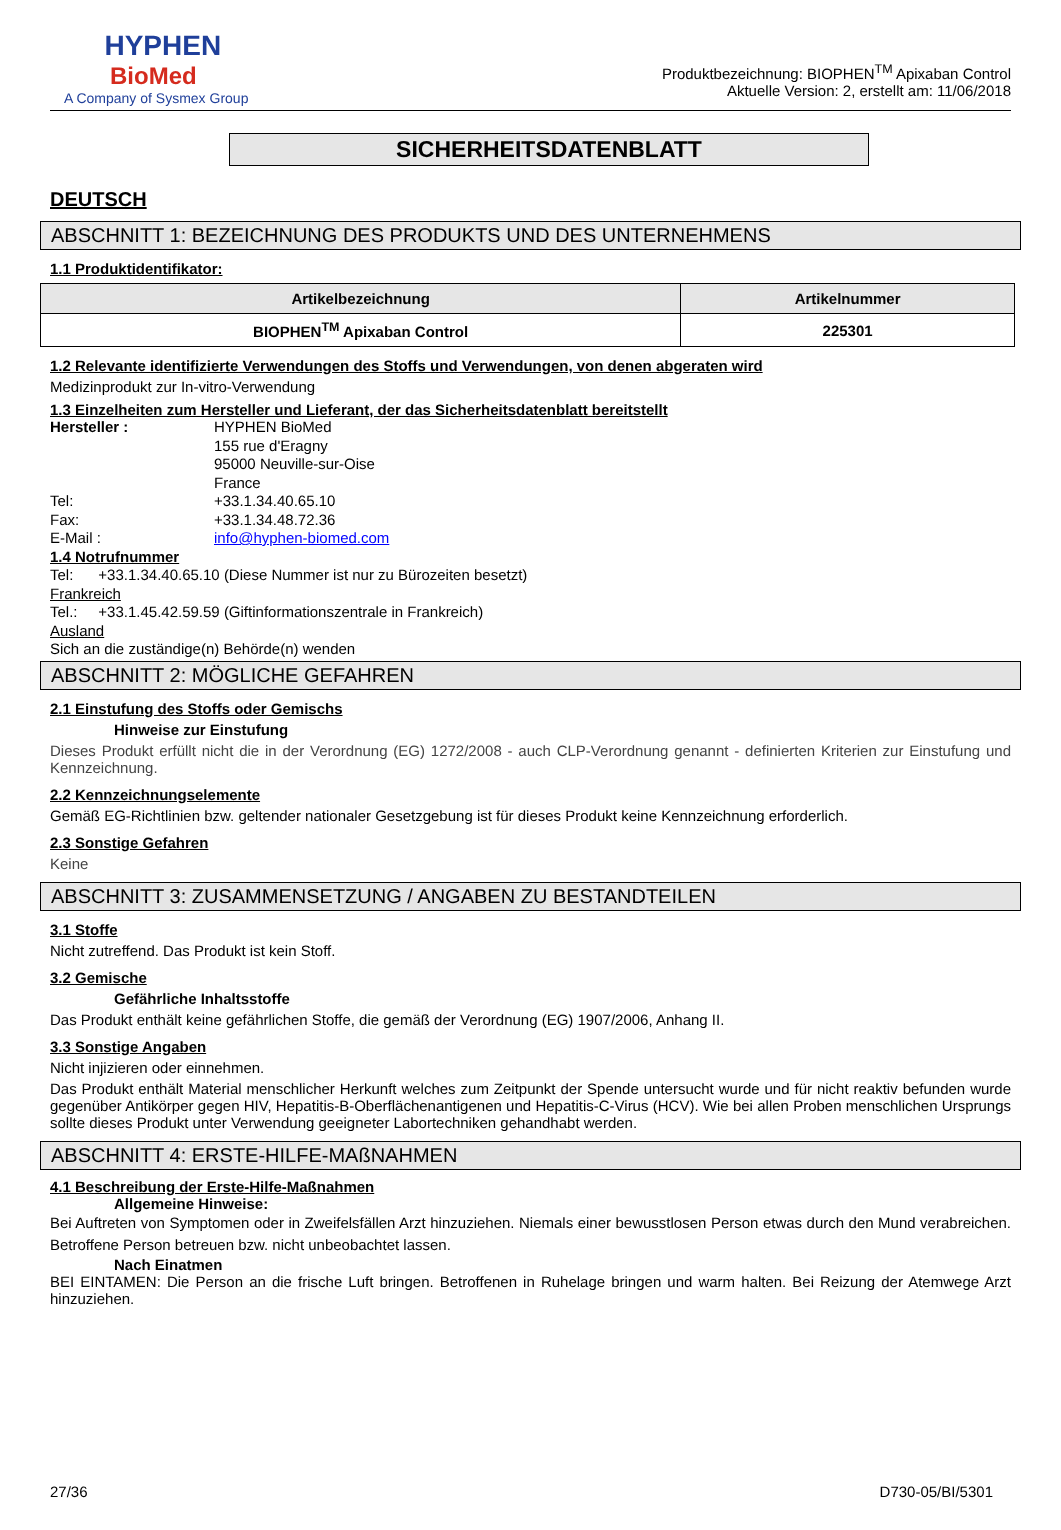HYPHEN
BioMed
A Company of Sysmex Group
Produktbezeichnung: BIOPHEN<sup>TM</sup> Apixaban Control
Aktuelle Version: 2, erstellt am: 11/06/2018
SICHERHEITSDATENBLATT
DEUTSCH
ABSCHNITT 1: BEZEICHNUNG DES PRODUKTS UND DES UNTERNEHMENS
1.1 Produktidentifikator:
| Artikelbezeichnung | Artikelnummer |
| --- | --- |
| BIOPHEN<sup>TM</sup> Apixaban Control | 225301 |
1.2 Relevante identifizierte Verwendungen des Stoffs und Verwendungen, von denen abgeraten wird
Medizinprodukt zur In-vitro-Verwendung
1.3 Einzelheiten zum Hersteller und Lieferant, der das Sicherheitsdatenblatt bereitstellt
Hersteller : HYPHEN BioMed
155 rue d'Eragny
95000 Neuville-sur-Oise
France
Tel: +33.1.34.40.65.10
Fax: +33.1.34.48.72.36
E-Mail : info@hyphen-biomed.com
1.4 Notrufnummer
Tel: +33.1.34.40.65.10 (Diese Nummer ist nur zu Bürozeiten besetzt)
Frankreich
Tel.: +33.1.45.42.59.59 (Giftinformationszentrale in Frankreich)
Ausland
Sich an die zuständige(n) Behörde(n) wenden
ABSCHNITT 2: MÖGLICHE GEFAHREN
2.1 Einstufung des Stoffs oder Gemischs
Hinweise zur Einstufung
Dieses Produkt erfüllt nicht die in der Verordnung (EG) 1272/2008 - auch CLP-Verordnung genannt - definierten Kriterien zur Einstufung und Kennzeichnung.
2.2 Kennzeichnungselemente
Gemäß EG-Richtlinien bzw. geltender nationaler Gesetzgebung ist für dieses Produkt keine Kennzeichnung erforderlich.
2.3 Sonstige Gefahren
Keine
ABSCHNITT 3: ZUSAMMENSETZUNG / ANGABEN ZU BESTANDTEILEN
3.1 Stoffe
Nicht zutreffend. Das Produkt ist kein Stoff.
3.2 Gemische
Gefährliche Inhaltsstoffe
Das Produkt enthält keine gefährlichen Stoffe, die gemäß der Verordnung (EG) 1907/2006, Anhang II.
3.3 Sonstige Angaben
Nicht injizieren oder einnehmen.
Das Produkt enthält Material menschlicher Herkunft welches zum Zeitpunkt der Spende untersucht wurde und für nicht reaktiv befunden wurde gegenüber Antikörper gegen HIV, Hepatitis-B-Oberflächenantigenen und Hepatitis-C-Virus (HCV). Wie bei allen Proben menschlichen Ursprungs sollte dieses Produkt unter Verwendung geeigneter Labortechniken gehandhabt werden.
ABSCHNITT 4: ERSTE-HILFE-MAßNAHMEN
4.1 Beschreibung der Erste-Hilfe-Maßnahmen
Allgemeine Hinweise:
Bei Auftreten von Symptomen oder in Zweifelsfällen Arzt hinzuziehen. Niemals einer bewusstlosen Person etwas durch den Mund verabreichen. Betroffene Person betreuen bzw. nicht unbeobachtet lassen.
Nach Einatmen
BEI EINTAMEN: Die Person an die frische Luft bringen. Betroffenen in Ruhelage bringen und warm halten. Bei Reizung der Atemwege Arzt hinzuziehen.
27/36 D730-05/BI/5301